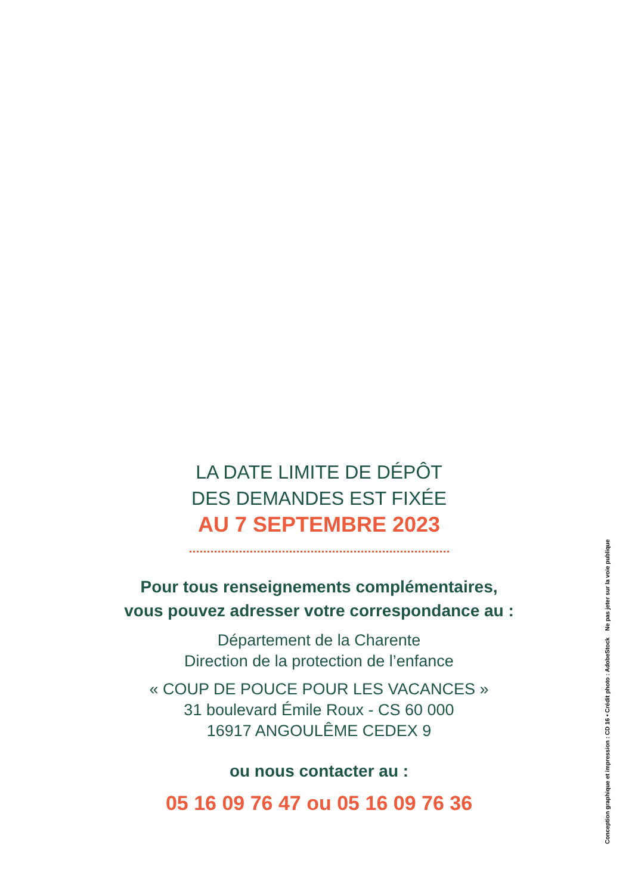LA DATE LIMITE DE DÉPÔT
DES DEMANDES EST FIXÉE
AU 7 SEPTEMBRE 2023
Pour tous renseignements complémentaires,
vous pouvez adresser votre correspondance au :
Département de la Charente
Direction de la protection de l’enfance
« COUP DE POUCE POUR LES VACANCES »
31 boulevard Émile Roux - CS 60 000
16917 ANGOULÊME CEDEX 9
ou nous contacter au :
05 16 09 76 47 ou 05 16 09 76 36
Conception graphique et impression : CD 16 • Crédit photo : AdobeStock Ne pas jeter sur la voie publique